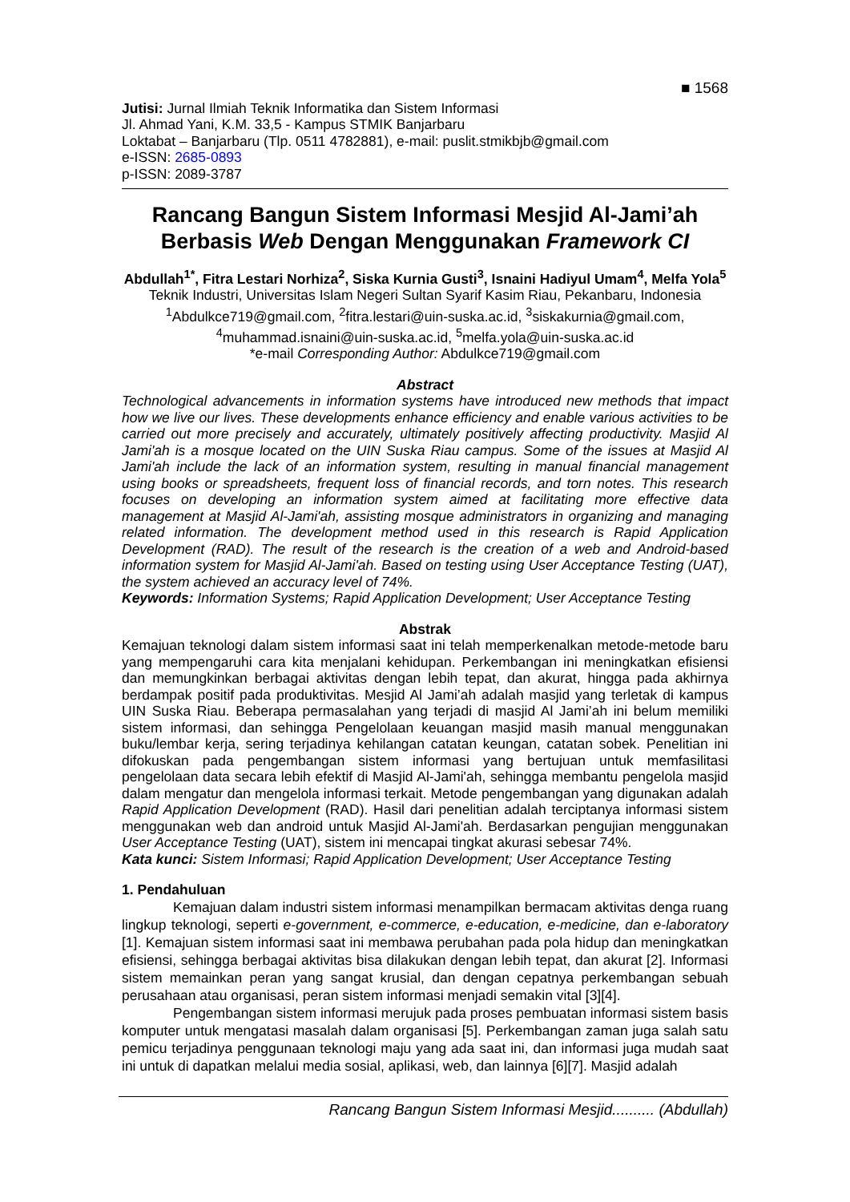■ 1568
Jutisi: Jurnal Ilmiah Teknik Informatika dan Sistem Informasi
Jl. Ahmad Yani, K.M. 33,5 - Kampus STMIK Banjarbaru
Loktabat – Banjarbaru (Tlp. 0511 4782881), e-mail: puslit.stmikbjb@gmail.com
e-ISSN: 2685-0893
p-ISSN: 2089-3787
Rancang Bangun Sistem Informasi Mesjid Al-Jami’ah Berbasis Web Dengan Menggunakan Framework CI
Abdullah<sup>1*</sup>, Fitra Lestari Norhiza<sup>2</sup>, Siska Kurnia Gusti<sup>3</sup>, Isnaini Hadiyul Umam<sup>4</sup>, Melfa Yola<sup>5</sup>
Teknik Industri, Universitas Islam Negeri Sultan Syarif Kasim Riau, Pekanbaru, Indonesia
<sup>1</sup> Abdulkce719@gmail.com, <sup>2</sup>fitra.lestari@uin-suska.ac.id, <sup>3</sup>siskakurnia@gmail.com,
<sup>4</sup> muhammad.isnaini@uin-suska.ac.id, <sup>5</sup>melfa.yola@uin-suska.ac.id
*e-mail Corresponding Author: Abdulkce719@gmail.com
Abstract
Technological advancements in information systems have introduced new methods that impact how we live our lives. These developments enhance efficiency and enable various activities to be carried out more precisely and accurately, ultimately positively affecting productivity. Masjid Al Jami'ah is a mosque located on the UIN Suska Riau campus. Some of the issues at Masjid Al Jami'ah include the lack of an information system, resulting in manual financial management using books or spreadsheets, frequent loss of financial records, and torn notes. This research focuses on developing an information system aimed at facilitating more effective data management at Masjid Al-Jami'ah, assisting mosque administrators in organizing and managing related information. The development method used in this research is Rapid Application Development (RAD). The result of the research is the creation of a web and Android-based information system for Masjid Al-Jami'ah. Based on testing using User Acceptance Testing (UAT), the system achieved an accuracy level of 74%.
Keywords: Information Systems; Rapid Application Development; User Acceptance Testing
Abstrak
Kemajuan teknologi dalam sistem informasi saat ini telah memperkenalkan metode-metode baru yang mempengaruhi cara kita menjalani kehidupan. Perkembangan ini meningkatkan efisiensi dan memungkinkan berbagai aktivitas dengan lebih tepat, dan akurat, hingga pada akhirnya berdampak positif pada produktivitas. Mesjid Al Jami’ah adalah masjid yang terletak di kampus UIN Suska Riau. Beberapa permasalahan yang terjadi di masjid Al Jami’ah ini belum memiliki sistem informasi, dan sehingga Pengelolaan keuangan masjid masih manual menggunakan buku/lembar kerja, sering terjadinya kehilangan catatan keungan, catatan sobek. Penelitian ini difokuskan pada pengembangan sistem informasi yang bertujuan untuk memfasilitasi pengelolaan data secara lebih efektif di Masjid Al-Jami'ah, sehingga membantu pengelola masjid dalam mengatur dan mengelola informasi terkait. Metode pengembangan yang digunakan adalah Rapid Application Development (RAD). Hasil dari penelitian adalah terciptanya informasi sistem menggunakan web dan android untuk Masjid Al-Jami'ah. Berdasarkan pengujian menggunakan User Acceptance Testing (UAT), sistem ini mencapai tingkat akurasi sebesar 74%.
Kata kunci: Sistem Informasi; Rapid Application Development; User Acceptance Testing
1. Pendahuluan
Kemajuan dalam industri sistem informasi menampilkan bermacam aktivitas denga ruang lingkup teknologi, seperti e-government, e-commerce, e-education, e-medicine, dan e-laboratory [1]. Kemajuan sistem informasi saat ini membawa perubahan pada pola hidup dan meningkatkan efisiensi, sehingga berbagai aktivitas bisa dilakukan dengan lebih tepat, dan akurat [2]. Informasi sistem memainkan peran yang sangat krusial, dan dengan cepatnya perkembangan sebuah perusahaan atau organisasi, peran sistem informasi menjadi semakin vital [3][4].
Pengembangan sistem informasi merujuk pada proses pembuatan informasi sistem basis komputer untuk mengatasi masalah dalam organisasi [5]. Perkembangan zaman juga salah satu pemicu terjadinya penggunaan teknologi maju yang ada saat ini, dan informasi juga mudah saat ini untuk di dapatkan melalui media sosial, aplikasi, web, dan lainnya [6][7]. Masjid adalah
Rancang Bangun Sistem Informasi Mesjid.......... (Abdullah)